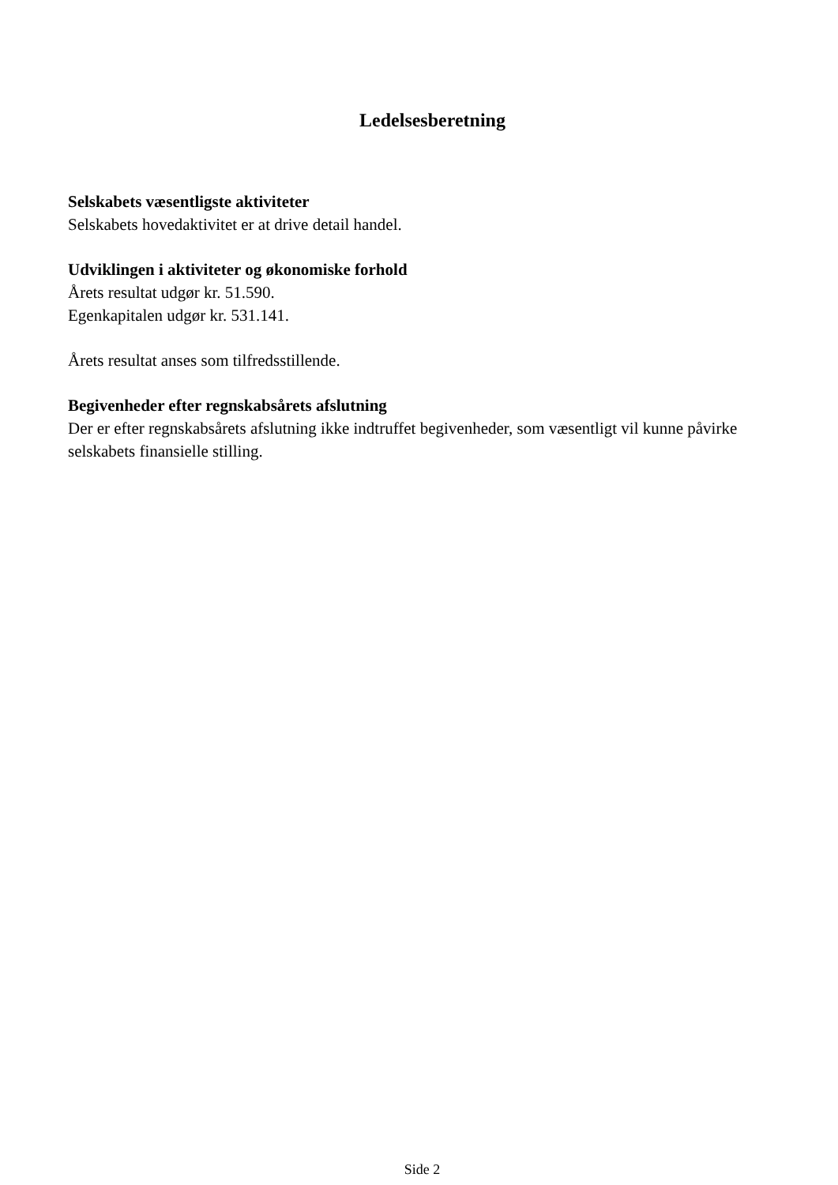Ledelsesberetning
Selskabets væsentligste aktiviteter
Selskabets hovedaktivitet er at drive detail handel.
Udviklingen i aktiviteter og økonomiske forhold
Årets resultat udgør kr. 51.590.
Egenkapitalen udgør kr. 531.141.
Årets resultat anses som tilfredsstillende.
Begivenheder efter regnskabsårets afslutning
Der er efter regnskabsårets afslutning ikke indtruffet begivenheder, som væsentligt vil kunne påvirke selskabets finansielle stilling.
Side 2